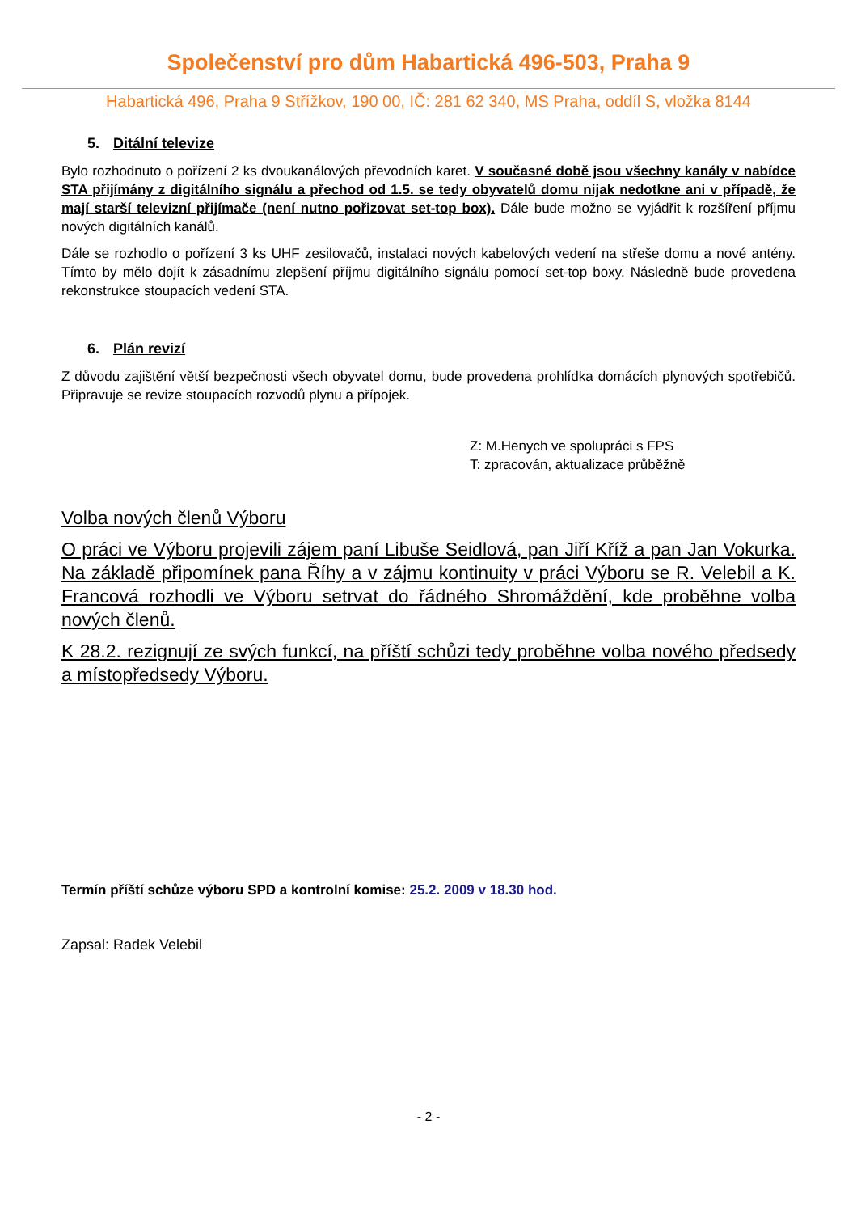Společenství pro dům Habartická 496-503, Praha 9
Habartická 496, Praha 9 Střížkov, 190 00, IČ: 281 62 340, MS Praha, oddíl S, vložka 8144
5. Ditální televize
Bylo rozhodnuto o pořízení 2 ks dvoukanálových převodních karet. V současné době jsou všechny kanály v nabídce STA přijímány z digitálního signálu a přechod od 1.5. se tedy obyvatelů domu nijak nedotkne ani v případě, že mají starší televizní přijímače (není nutno pořizovat set-top box). Dále bude možno se vyjádřit k rozšíření příjmu nových digitálních kanálů.
Dále se rozhodlo o pořízení 3 ks UHF zesilovačů, instalaci nových kabelových vedení na střeše domu a nové antény. Tímto by mělo dojít k zásadnímu zlepšení příjmu digitálního signálu pomocí set-top boxy. Následně bude provedena rekonstrukce stoupacích vedení STA.
6. Plán revizí
Z důvodu zajištění větší bezpečnosti všech obyvatel domu, bude provedena prohlídka domácích plynových spotřebičů. Připravuje se revize stoupacích rozvodů plynu a přípojek.
Z: M.Henych ve spolupráci s FPS
T: zpracován, aktualizace průběžně
Volba nových členů Výboru
O práci ve Výboru projevili zájem paní Libuše Seidlová, pan Jiří Kříž a pan Jan Vokurka. Na základě připomínek pana Říhy a v zájmu kontinuity v práci Výboru se R. Velebil a K. Francová rozhodli ve Výboru setrvat do řádného Shromáždění, kde proběhne volba nových členů.
K 28.2. rezignují ze svých funkcí, na příští schůzi tedy proběhne volba nového předsedy a místopředsedy Výboru.
Termín příští schůze výboru SPD a kontrolní komise: 25.2. 2009 v 18.30 hod.
Zapsal: Radek Velebil
- 2 -